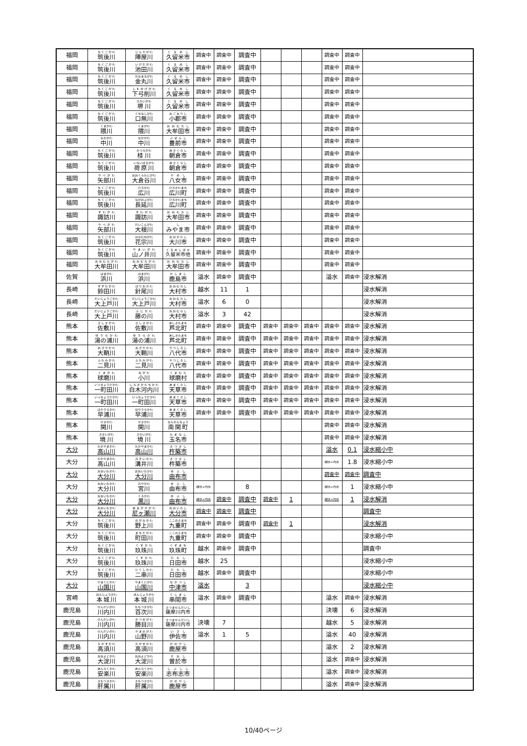| 福岡 | 筑後川 | 陣屋川 | 久留米市 | 調査中 | 調査中 | 調査中 | | | | 調査中 | 調査中 | |
| 福岡 | 筑後川 | 池田川 | 久留米市 | 調査中 | 調査中 | 調査中 | | | | 調査中 | 調査中 | |
| 福岡 | 筑後川 | 金丸川 | 久留米市 | 調査中 | 調査中 | 調査中 | | | | 調査中 | 調査中 | |
| 福岡 | 筑後川 | 下弓削川 | 久留米市 | 調査中 | 調査中 | 調査中 | | | | 調査中 | 調査中 | |
| 福岡 | 筑後川 | 堺川 | 久留米市 | 調査中 | 調査中 | 調査中 | | | | 調査中 | 調査中 | |
| 福岡 | 筑後川 | 口無川 | 小郡市 | 調査中 | 調査中 | 調査中 | | | | 調査中 | 調査中 | |
| 福岡 | 隈川 | 隈川 | 大牟田市 | 調査中 | 調査中 | 調査中 | | | | 調査中 | 調査中 | |
| 福岡 | 中川 | 中川 | 豊前市 | 調査中 | 調査中 | 調査中 | | | | 調査中 | 調査中 | |
| 福岡 | 筑後川 | 桂川 | 朝倉市 | 調査中 | 調査中 | 調査中 | | | | 調査中 | 調査中 | |
| 福岡 | 筑後川 | 荷原川 | 朝倉市 | 調査中 | 調査中 | 調査中 | | | | 調査中 | 調査中 | |
| 福岡 | 矢部川 | 大倉谷川 | 八女市 | 調査中 | 調査中 | 調査中 | | | | 調査中 | 調査中 | |
| 福岡 | 筑後川 | 広川 | 広川町 | 調査中 | 調査中 | 調査中 | | | | 調査中 | 調査中 | |
| 福岡 | 筑後川 | 長延川 | 広川町 | 調査中 | 調査中 | 調査中 | | | | 調査中 | 調査中 | |
| 福岡 | 諏訪川 | 諏訪川 | 大牟田市 | 調査中 | 調査中 | 調査中 | | | | 調査中 | 調査中 | |
| 福岡 | 矢部川 | 大根川 | みやま市 | 調査中 | 調査中 | 調査中 | | | | 調査中 | 調査中 | |
| 福岡 | 筑後川 | 花宗川 | 大川市 | 調査中 | 調査中 | 調査中 | | | | 調査中 | 調査中 | |
| 福岡 | 筑後川 | 山ノ井川 | 久留米市他 | 調査中 | 調査中 | 調査中 | | | | 調査中 | 調査中 | |
| 福岡 | 大牟田川 | 大牟田川 | 大牟田市 | 調査中 | 調査中 | 調査中 | | | | 調査中 | 調査中 | |
| 佐賀 | 浜川 | 浜川 | 鹿島市 | 溢水 | 調査中 | 調査中 | | | | 溢水 | 調査中 | 浸水解消 |
| 長崎 | 鈴田川 | 針尾川 | 大村市 | 越水 | 11 | 1 | | | | | | 浸水解消 |
| 長崎 | 大上戸川 | 大上戸川 | 大村市 | 溢水 | 6 | 0 | | | | | | 浸水解消 |
| 長崎 | 大上戸川 | 藤の川 | 大村市 | 溢水 | 3 | 42 | | | | | | 浸水解消 |
| 熊本 | 佐敷川 | 佐敷川 | 芦北町 | 調査中 | 調査中 | 調査中 | 調査中 | 調査中 | 調査中 | 調査中 | 調査中 | 浸水解消 |
| 熊本 | 湯の浦川 | 湯の浦川 | 芦北町 | 調査中 | 調査中 | 調査中 | 調査中 | 調査中 | 調査中 | 調査中 | 調査中 | 浸水解消 |
| 熊本 | 大鞘川 | 大鞘川 | 八代市 | 調査中 | 調査中 | 調査中 | 調査中 | 調査中 | 調査中 | 調査中 | 調査中 | 浸水解消 |
| 熊本 | 二見川 | 二見川 | 八代市 | 調査中 | 調査中 | 調査中 | 調査中 | 調査中 | 調査中 | 調査中 | 調査中 | 浸水解消 |
| 熊本 | 球磨川 | 小川 | 球磨村 | 調査中 | 調査中 | 調査中 | 調査中 | 調査中 | 調査中 | 調査中 | 調査中 | 浸水解消 |
| 熊本 | 一町田川 | 白木河内川 | 天草市 | 調査中 | 調査中 | 調査中 | 調査中 | 調査中 | 調査中 | 調査中 | 調査中 | 浸水解消 |
| 熊本 | 一町田川 | 一町田川 | 天草市 | 調査中 | 調査中 | 調査中 | 調査中 | 調査中 | 調査中 | 調査中 | 調査中 | 浸水解消 |
| 熊本 | 早浦川 | 早浦川 | 天草市 | 調査中 | 調査中 | 調査中 | 調査中 | 調査中 | 調査中 | 調査中 | 調査中 | 浸水解消 |
| 熊本 | 関川 | 関川 | 南関町 | | | | | | | 調査中 | 調査中 | 浸水解消 |
| 熊本 | 境川 | 境川 | 玉名市 | | | | | | | 調査中 | 調査中 | 浸水解消 |
| 大分 | 高山川 | 高山川 | 杵築市 | | | | | | | 溢水 | 0.1 | 浸水縮小中 |
| 大分 | 高山川 | 溝井川 | 杵築市 | | | | | | | 越水+内水 | 1.8 | 浸水縮小中 |
| 大分 | 大分川 | 大分川 | 由布市 | | | | | | | 調査中 | 調査中 | 調査中 |
| 大分 | 大分川 | 宮川 | 由布市 | 越水+内水 | | 8 | | | | 越水+内水 | 1 | 浸水縮小中 |
| 大分 | 大分川 | 黒川 | 由布市 | 越水+内水 | 調査中 | 調査中 | 調査中 | 1 | | 越水+内水 | 1 | 浸水解消 |
| 大分 | 大分川 | 尼ヶ瀬川 | 大分市 | 調査中 | 調査中 | 調査中 | | | | | | 調査中 |
| 大分 | 筑後川 | 野上川 | 九重町 | 調査中 | 調査中 | 調査中 | 調査中 | 1 | | | | 浸水解消 |
| 大分 | 筑後川 | 町田川 | 九重町 | 調査中 | 調査中 | 調査中 | | | | | | 浸水縮小中 |
| 大分 | 筑後川 | 玖珠川 | 玖珠町 | 越水 | 調査中 | 調査中 | | | | | | 調査中 |
| 大分 | 筑後川 | 玖珠川 | 日田市 | 越水 | 25 | | | | | | | 浸水縮小中 |
| 大分 | 筑後川 | 二串川 | 日田市 | 越水 | 調査中 | 調査中 | | | | | | 浸水縮小中 |
| 大分 | 山国川 | 山国川 | 中津市 | 溢水 | | 3 | | | | | | 浸水縮小中 |
| 宮崎 | 本城川 | 本城川 | 串間市 | 溢水 | 調査中 | 調査中 | | | | 溢水 | 調査中 | 浸水解消 |
| 鹿児島 | 川内川 | 百次川 | 薩摩川内市 | | | | | | | 決壊 | 6 | 浸水解消 |
| 鹿児島 | 川内川 | 勝目川 | 薩摩川内市 | 決壊 | 7 | | | | | 越水 | 5 | 浸水解消 |
| 鹿児島 | 川内川 | 山野川 | 伊佐市 | 溢水 | 1 | 5 | | | | 溢水 | 40 | 浸水解消 |
| 鹿児島 | 高須川 | 高須川 | 鹿屋市 | | | | | | | 溢水 | 2 | 浸水解消 |
| 鹿児島 | 大淀川 | 大淀川 | 曽於市 | | | | | | | 溢水 | 調査中 | 浸水解消 |
| 鹿児島 | 安楽川 | 安楽川 | 志布志市 | | | | | | | 溢水 | 調査中 | 浸水解消 |
| 鹿児島 | 肝属川 | 肝属川 | 鹿屋市 | | | | | | | 溢水 | 調査中 | 浸水解消 |
10/40ページ